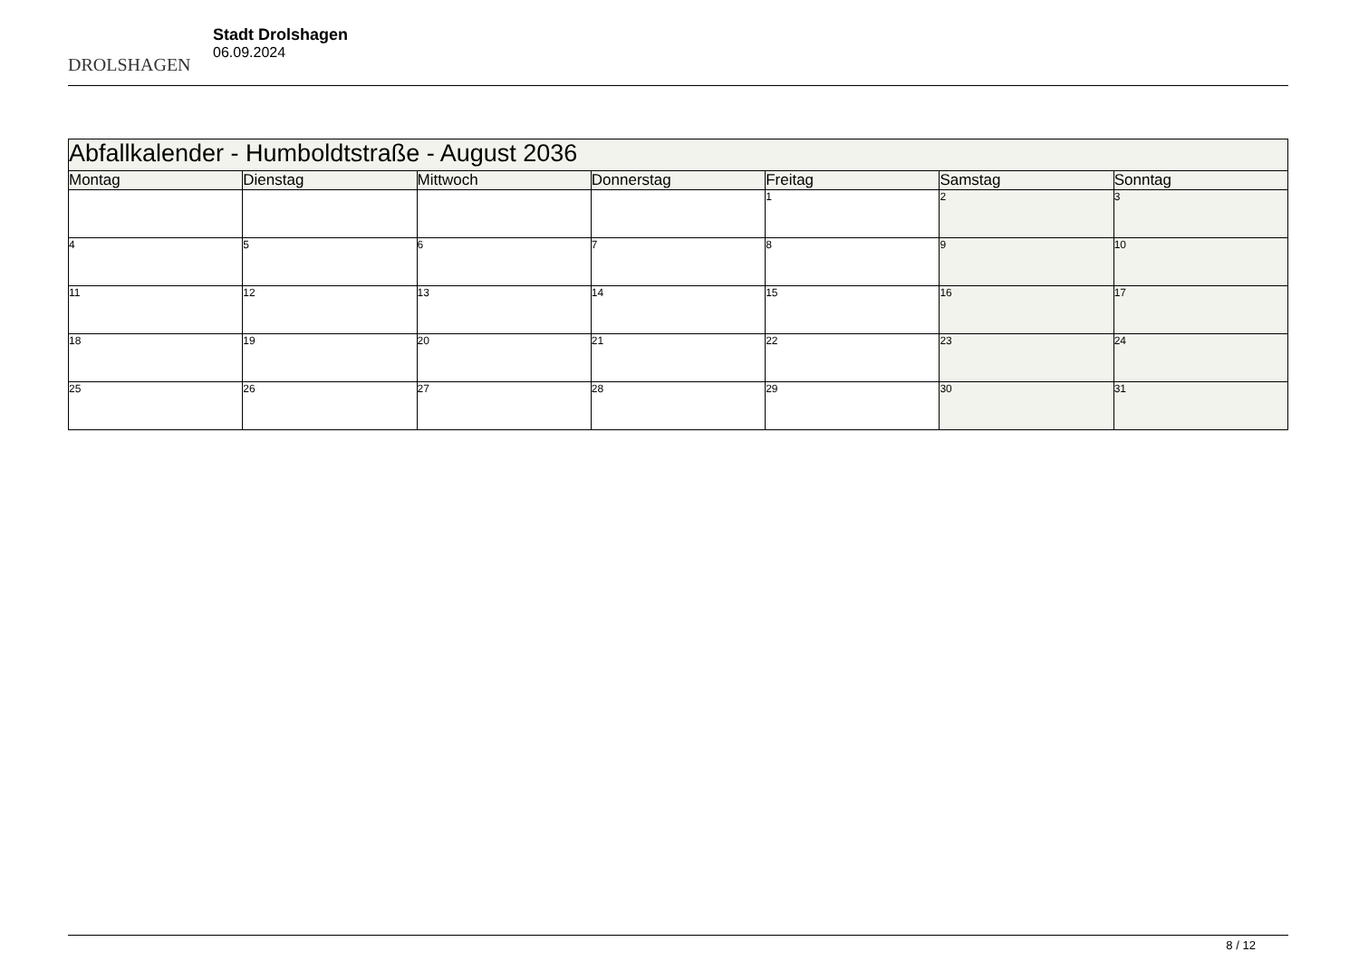DROLSHAGEN
Stadt Drolshagen
06.09.2024
| Abfallkalender - Humboldtstraße - August 2036 | | | | | | |
| --- | --- | --- | --- | --- | --- | --- |
| Montag | Dienstag | Mittwoch | Donnerstag | Freitag | Samstag | Sonntag |
| | | | | 1 | 2 | 3 |
| 4 | 5 | 6 | 7 | 8 | 9 | 10 |
| 11 | 12 | 13 | 14 | 15 | 16 | 17 |
| 18 | 19 | 20 | 21 | 22 | 23 | 24 |
| 25 | 26 | 27 | 28 | 29 | 30 | 31 |
8 / 12